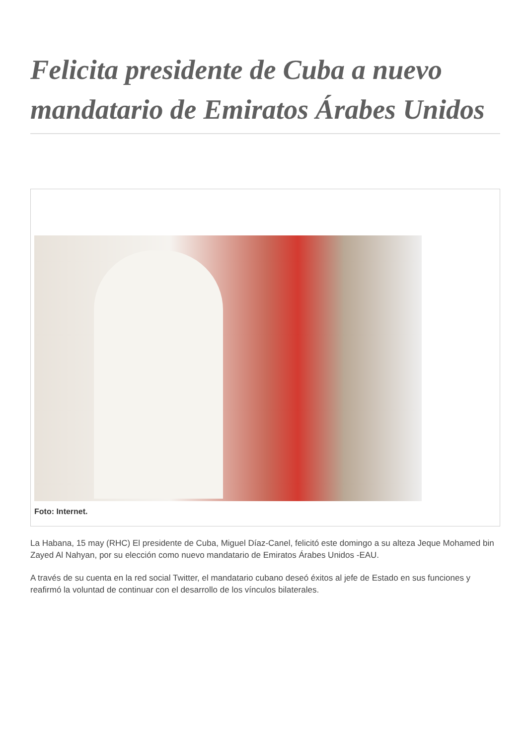Felicita presidente de Cuba a nuevo mandatario de Emiratos Árabes Unidos
Foto: Internet.
La Habana, 15 may (RHC) El presidente de Cuba, Miguel Díaz-Canel, felicitó este domingo a su alteza Jeque Mohamed bin Zayed Al Nahyan, por su elección como nuevo mandatario de Emiratos Árabes Unidos -EAU.
A través de su cuenta en la red social Twitter, el mandatario cubano deseó éxitos al jefe de Estado en sus funciones y reafirmó la voluntad de continuar con el desarrollo de los vínculos bilaterales.